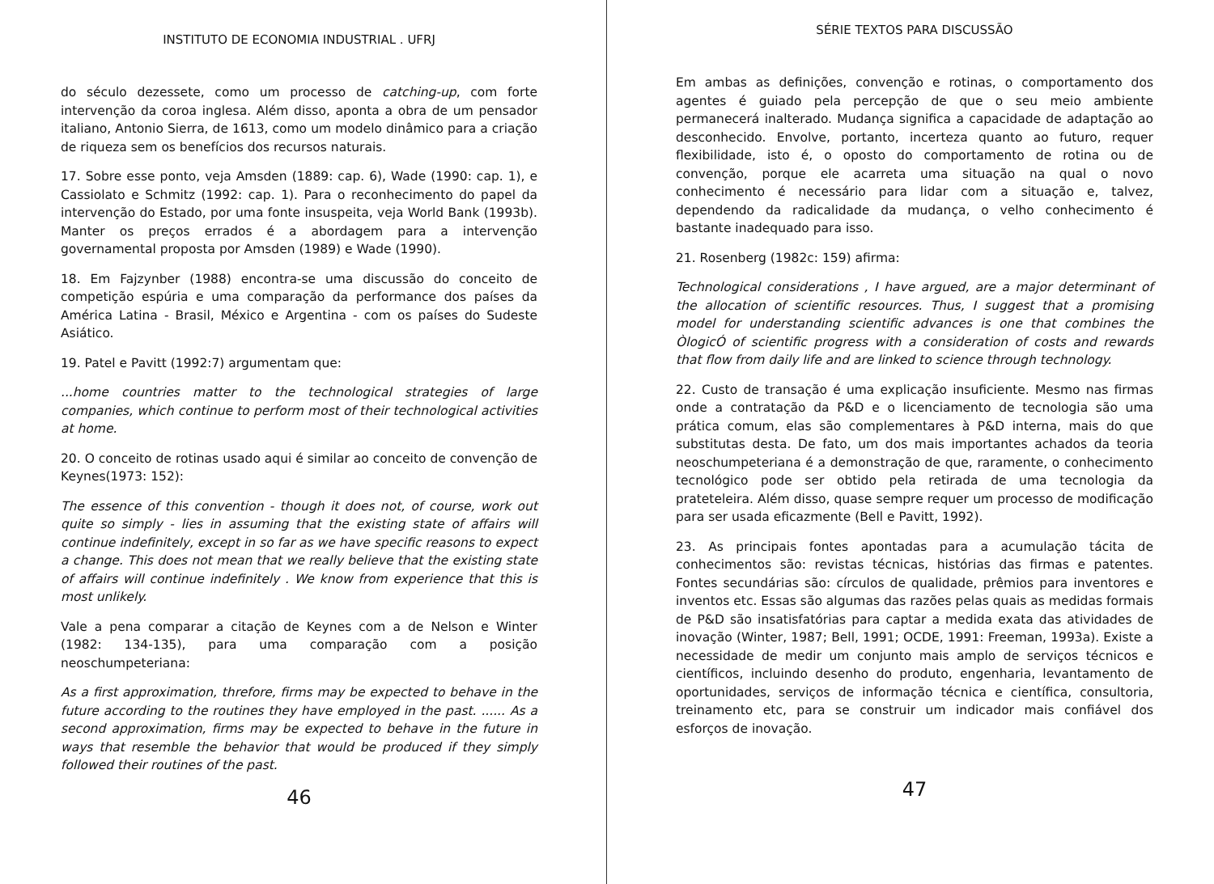INSTITUTO DE ECONOMIA INDUSTRIAL . UFRJ
do século dezessete, como um processo de catching-up, com forte intervenção da coroa inglesa. Além disso, aponta a obra de um pensador italiano, Antonio Sierra, de 1613, como um modelo dinâmico para a criação de riqueza sem os benefícios dos recursos naturais.
17. Sobre esse ponto, veja Amsden (1889: cap. 6), Wade (1990: cap. 1), e Cassiolato e Schmitz (1992: cap. 1). Para o reconhecimento do papel da intervenção do Estado, por uma fonte insuspeita, veja World Bank (1993b). Manter os preços errados é a abordagem para a intervenção governamental proposta por Amsden (1989) e Wade (1990).
18. Em Fajzynber (1988) encontra-se uma discussão do conceito de competição espúria e uma comparação da performance dos países da América Latina - Brasil, México e Argentina - com os países do Sudeste Asiático.
19. Patel e Pavitt (1992:7) argumentam que:
...home countries matter to the technological strategies of large companies, which continue to perform most of their technological activities at home.
20. O conceito de rotinas usado aqui é similar ao conceito de convenção de Keynes(1973: 152):
The essence of this convention - though it does not, of course, work out quite so simply - lies in assuming that the existing state of affairs will continue indefinitely, except in so far as we have specific reasons to expect a change. This does not mean that we really believe that the existing state of affairs will continue indefinitely . We know from experience that this is most unlikely.
Vale a pena comparar a citação de Keynes com a de Nelson e Winter (1982: 134-135), para uma comparação com a posição neoschumpeteriana:
As a first approximation, threfore, firms may be expected to behave in the future according to the routines they have employed in the past. ...... As a second approximation, firms may be expected to behave in the future in ways that resemble the behavior that would be produced if they simply followed their routines of the past.
46
SÉRIE TEXTOS PARA DISCUSSÃO
Em ambas as definições, convenção e rotinas, o comportamento dos agentes é guiado pela percepção de que o seu meio ambiente permanecerá inalterado. Mudança significa a capacidade de adaptação ao desconhecido. Envolve, portanto, incerteza quanto ao futuro, requer flexibilidade, isto é, o oposto do comportamento de rotina ou de convenção, porque ele acarreta uma situação na qual o novo conhecimento é necessário para lidar com a situação e, talvez, dependendo da radicalidade da mudança, o velho conhecimento é bastante inadequado para isso.
21. Rosenberg (1982c: 159) afirma:
Technological considerations , I have argued, are a major determinant of the allocation of scientific resources. Thus, I suggest that a promising model for understanding scientific advances is one that combines the ÒlogicÓ of scientific progress with a consideration of costs and rewards that flow from daily life and are linked to science through technology.
22. Custo de transação é uma explicação insuficiente. Mesmo nas firmas onde a contratação da P&D e o licenciamento de tecnologia são uma prática comum, elas são complementares à P&D interna, mais do que substitutas desta. De fato, um dos mais importantes achados da teoria neoschumpeteriana é a demonstração de que, raramente, o conhecimento tecnológico pode ser obtido pela retirada de uma tecnologia da prateteleira. Além disso, quase sempre requer um processo de modificação para ser usada eficazmente (Bell e Pavitt, 1992).
23. As principais fontes apontadas para a acumulação tácita de conhecimentos são: revistas técnicas, histórias das firmas e patentes. Fontes secundárias são: círculos de qualidade, prêmios para inventores e inventos etc. Essas são algumas das razões pelas quais as medidas formais de P&D são insatisfatórias para captar a medida exata das atividades de inovação (Winter, 1987; Bell, 1991; OCDE, 1991: Freeman, 1993a). Existe a necessidade de medir um conjunto mais amplo de serviços técnicos e científicos, incluindo desenho do produto, engenharia, levantamento de oportunidades, serviços de informação técnica e científica, consultoria, treinamento etc, para se construir um indicador mais confiável dos esforços de inovação.
47